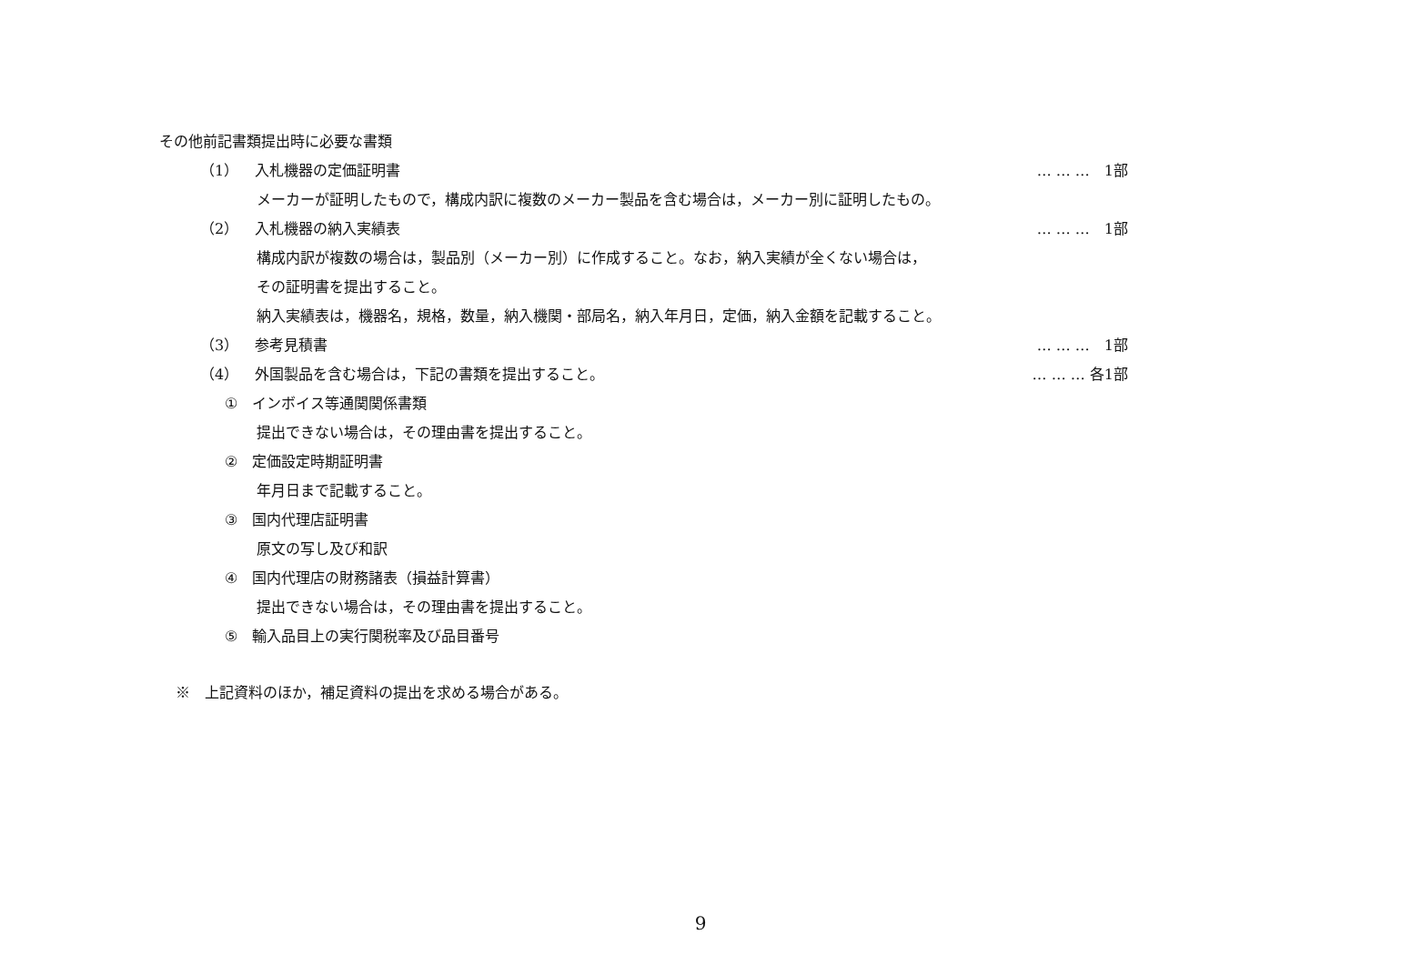その他前記書類提出時に必要な書類
（1） 入札機器の定価証明書 … … …　1部
メーカーが証明したもので，構成内訳に複数のメーカー製品を含む場合は，メーカー別に証明したもの。
（2） 入札機器の納入実績表 … … …　1部
構成内訳が複数の場合は，製品別（メーカー別）に作成すること。なお，納入実績が全くない場合は，
その証明書を提出すること。
納入実績表は，機器名，規格，数量，納入機関・部局名，納入年月日，定価，納入金額を記載すること。
（3） 参考見積書 … … …　1部
（4） 外国製品を含む場合は，下記の書類を提出すること。 … … … 各1部
① インボイス等通関関係書類
提出できない場合は，その理由書を提出すること。
② 定価設定時期証明書
年月日まで記載すること。
③ 国内代理店証明書
原文の写し及び和訳
④ 国内代理店の財務諸表（損益計算書）
提出できない場合は，その理由書を提出すること。
⑤ 輸入品目上の実行関税率及び品目番号
※　上記資料のほか，補足資料の提出を求める場合がある。
9